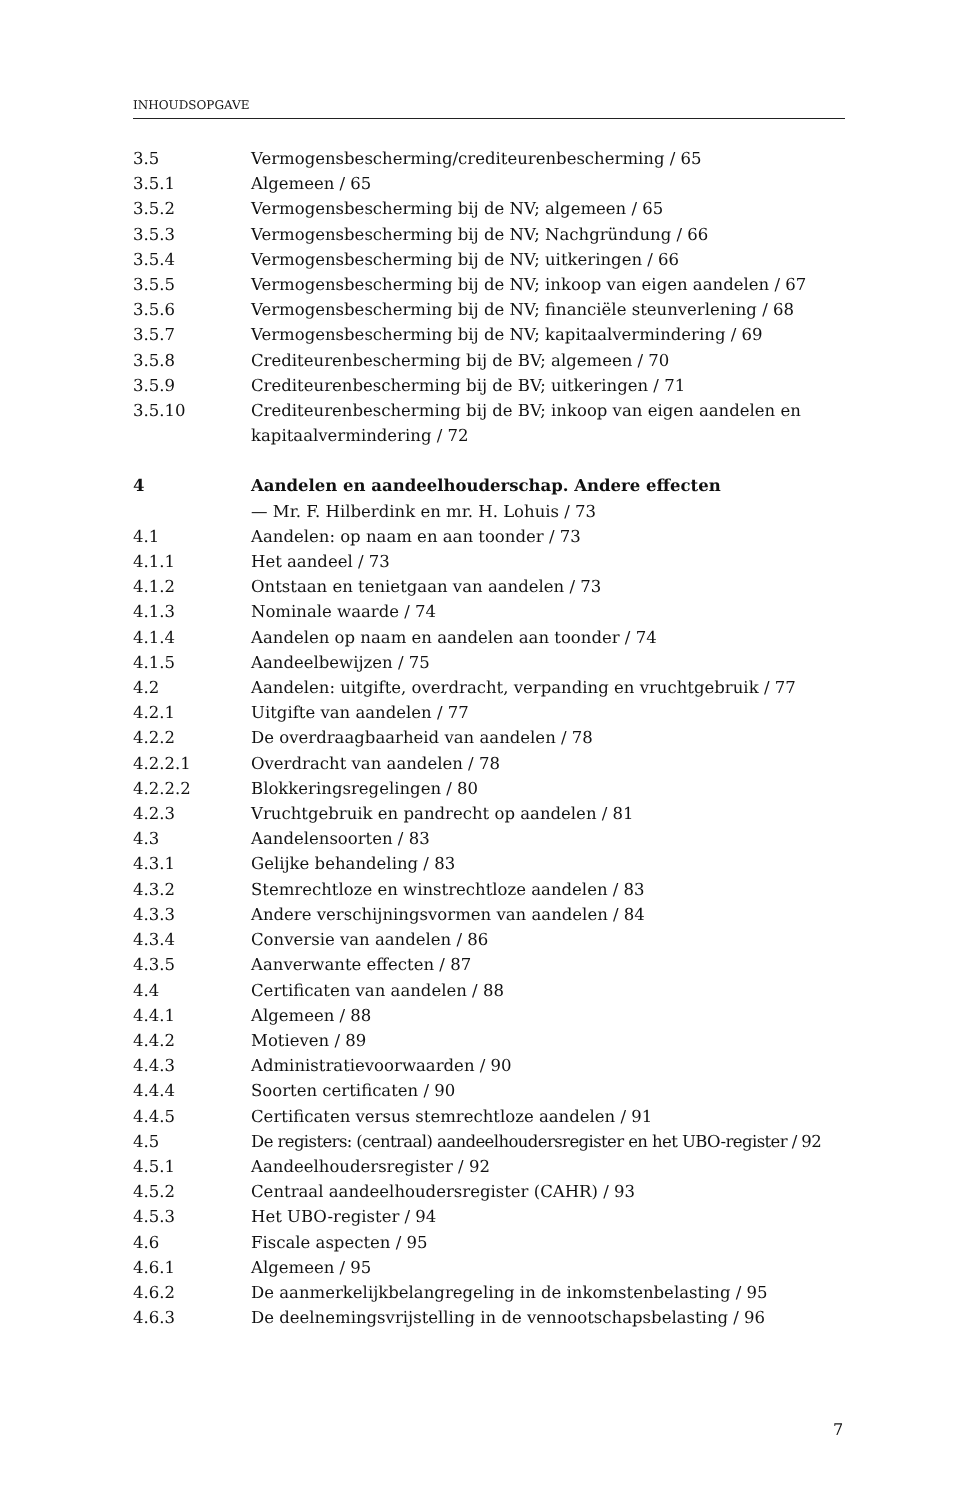INHOUDSOPGAVE
3.5 Vermogensbescherming/crediteurenbescherming / 65
3.5.1 Algemeen / 65
3.5.2 Vermogensbescherming bij de NV; algemeen / 65
3.5.3 Vermogensbescherming bij de NV; Nachgründung / 66
3.5.4 Vermogensbescherming bij de NV; uitkeringen / 66
3.5.5 Vermogensbescherming bij de NV; inkoop van eigen aandelen / 67
3.5.6 Vermogensbescherming bij de NV; financiële steunverlening / 68
3.5.7 Vermogensbescherming bij de NV; kapitaalvermindering / 69
3.5.8 Crediteurenbescherming bij de BV; algemeen / 70
3.5.9 Crediteurenbescherming bij de BV; uitkeringen / 71
3.5.10 Crediteurenbescherming bij de BV; inkoop van eigen aandelen en kapitaalvermindering / 72
4 Aandelen en aandeelhouderschap. Andere effecten
— Mr. F. Hilberdink en mr. H. Lohuis / 73
4.1 Aandelen: op naam en aan toonder / 73
4.1.1 Het aandeel / 73
4.1.2 Ontstaan en tenietgaan van aandelen / 73
4.1.3 Nominale waarde / 74
4.1.4 Aandelen op naam en aandelen aan toonder / 74
4.1.5 Aandeelbewijzen / 75
4.2 Aandelen: uitgifte, overdracht, verpanding en vruchtgebruik / 77
4.2.1 Uitgifte van aandelen / 77
4.2.2 De overdraagbaarheid van aandelen / 78
4.2.2.1 Overdracht van aandelen / 78
4.2.2.2 Blokkeringsregelingen / 80
4.2.3 Vruchtgebruik en pandrecht op aandelen / 81
4.3 Aandelensoorten / 83
4.3.1 Gelijke behandeling / 83
4.3.2 Stemrechtloze en winstrechtloze aandelen / 83
4.3.3 Andere verschijningsvormen van aandelen / 84
4.3.4 Conversie van aandelen / 86
4.3.5 Aanverwante effecten / 87
4.4 Certificaten van aandelen / 88
4.4.1 Algemeen / 88
4.4.2 Motieven / 89
4.4.3 Administratievoorwaarden / 90
4.4.4 Soorten certificaten / 90
4.4.5 Certificaten versus stemrechtloze aandelen / 91
4.5 De registers: (centraal) aandeelhoudersregister en het UBO-register / 92
4.5.1 Aandeelhoudersregister / 92
4.5.2 Centraal aandeelhoudersregister (CAHR) / 93
4.5.3 Het UBO-register / 94
4.6 Fiscale aspecten / 95
4.6.1 Algemeen / 95
4.6.2 De aanmerkelijkbelangregeling in de inkomstenbelasting / 95
4.6.3 De deelnemingsvrijstelling in de vennootschapsbelasting / 96
7